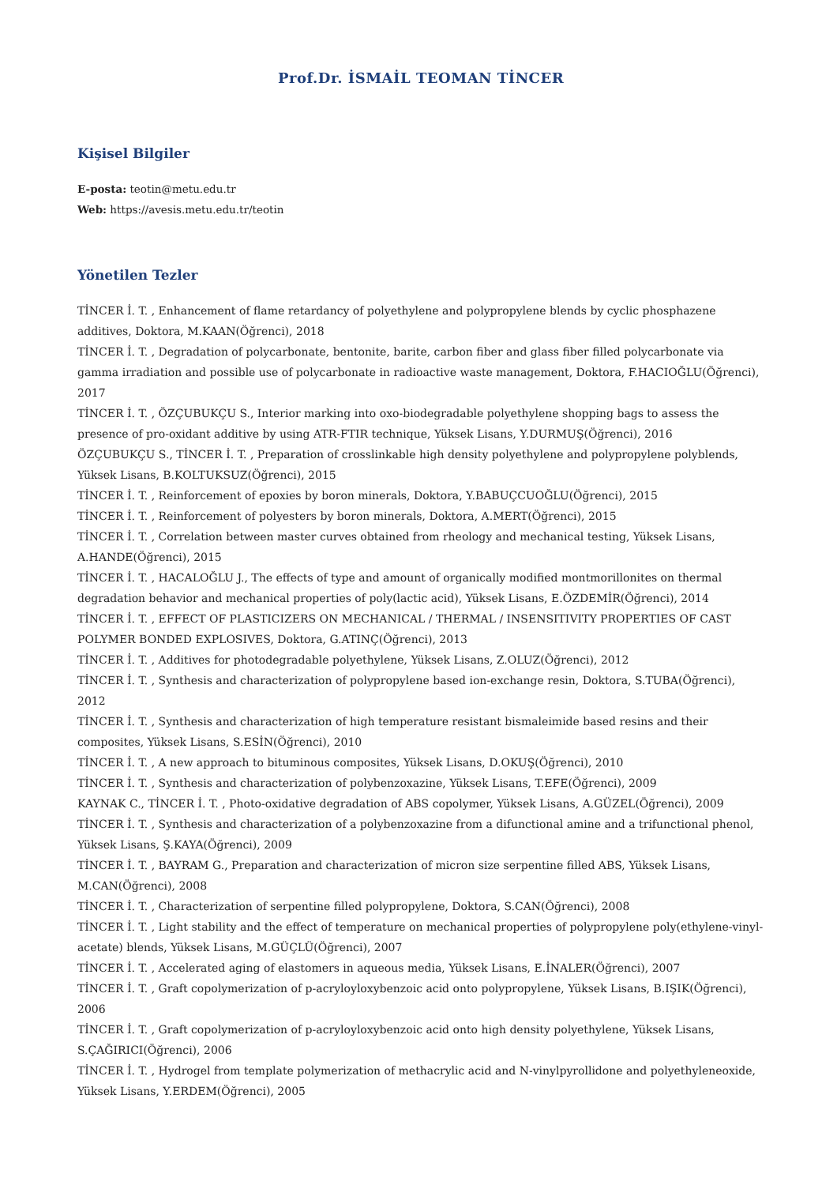Prof.Dr. İSMAİL TEOMAN TİNCER
Kişisel Bilgiler
E-posta: teotin@metu.edu.tr
Web: https://avesis.metu.edu.tr/teotin
Yönetilen Tezler
TİNCER İ. T. , Enhancement of flame retardancy of polyethylene and polypropylene blends by cyclic phosphazene additives, Doktora, M.KAAN(Öğrenci), 2018
TİNCER İ. T. , Degradation of polycarbonate, bentonite, barite, carbon fiber and glass fiber filled polycarbonate via gamma irradiation and possible use of polycarbonate in radioactive waste management, Doktora, F.HACIOĞLU(Öğrenci), 2017
TİNCER İ. T. , ÖZÇUBUKÇU S., Interior marking into oxo-biodegradable polyethylene shopping bags to assess the presence of pro-oxidant additive by using ATR-FTIR technique, Yüksek Lisans, Y.DURMUŞ(Öğrenci), 2016
ÖZÇUBUKÇU S., TİNCER İ. T. , Preparation of crosslinkable high density polyethylene and polypropylene polyblends, Yüksek Lisans, B.KOLTUKSUZ(Öğrenci), 2015
TİNCER İ. T. , Reinforcement of epoxies by boron minerals, Doktora, Y.BABUÇCUOĞLU(Öğrenci), 2015
TİNCER İ. T. , Reinforcement of polyesters by boron minerals, Doktora, A.MERT(Öğrenci), 2015
TİNCER İ. T. , Correlation between master curves obtained from rheology and mechanical testing, Yüksek Lisans, A.HANDE(Öğrenci), 2015
TİNCER İ. T. , HACALOĞLU J., The effects of type and amount of organically modified montmorillonites on thermal degradation behavior and mechanical properties of poly(lactic acid), Yüksek Lisans, E.ÖZDEMİR(Öğrenci), 2014
TİNCER İ. T. , EFFECT OF PLASTICIZERS ON MECHANICAL / THERMAL / INSENSITIVITY PROPERTIES OF CAST POLYMER BONDED EXPLOSIVES, Doktora, G.ATINÇ(Öğrenci), 2013
TİNCER İ. T. , Additives for photodegradable polyethylene, Yüksek Lisans, Z.OLUZ(Öğrenci), 2012
TİNCER İ. T. , Synthesis and characterization of polypropylene based ion-exchange resin, Doktora, S.TUBA(Öğrenci), 2012
TİNCER İ. T. , Synthesis and characterization of high temperature resistant bismaleimide based resins and their composites, Yüksek Lisans, S.ESİN(Öğrenci), 2010
TİNCER İ. T. , A new approach to bituminous composites, Yüksek Lisans, D.OKUŞ(Öğrenci), 2010
TİNCER İ. T. , Synthesis and characterization of polybenzoxazine, Yüksek Lisans, T.EFE(Öğrenci), 2009
KAYNAK C., TİNCER İ. T. , Photo-oxidative degradation of ABS copolymer, Yüksek Lisans, A.GÜZEL(Öğrenci), 2009
TİNCER İ. T. , Synthesis and characterization of a polybenzoxazine from a difunctional amine and a trifunctional phenol, Yüksek Lisans, Ş.KAYA(Öğrenci), 2009
TİNCER İ. T. , BAYRAM G., Preparation and characterization of micron size serpentine filled ABS, Yüksek Lisans, M.CAN(Öğrenci), 2008
TİNCER İ. T. , Characterization of serpentine filled polypropylene, Doktora, S.CAN(Öğrenci), 2008
TİNCER İ. T. , Light stability and the effect of temperature on mechanical properties of polypropylene poly(ethylene-vinyl-acetate) blends, Yüksek Lisans, M.GÜÇLÜ(Öğrenci), 2007
TİNCER İ. T. , Accelerated aging of elastomers in aqueous media, Yüksek Lisans, E.İNALER(Öğrenci), 2007
TİNCER İ. T. , Graft copolymerization of p-acryloyloxybenzoic acid onto polypropylene, Yüksek Lisans, B.IŞIK(Öğrenci), 2006
TİNCER İ. T. , Graft copolymerization of p-acryloyloxybenzoic acid onto high density polyethylene, Yüksek Lisans, S.ÇAĞIRICI(Öğrenci), 2006
TİNCER İ. T. , Hydrogel from template polymerization of methacrylic acid and N-vinylpyrollidone and polyethyleneoxide, Yüksek Lisans, Y.ERDEM(Öğrenci), 2005